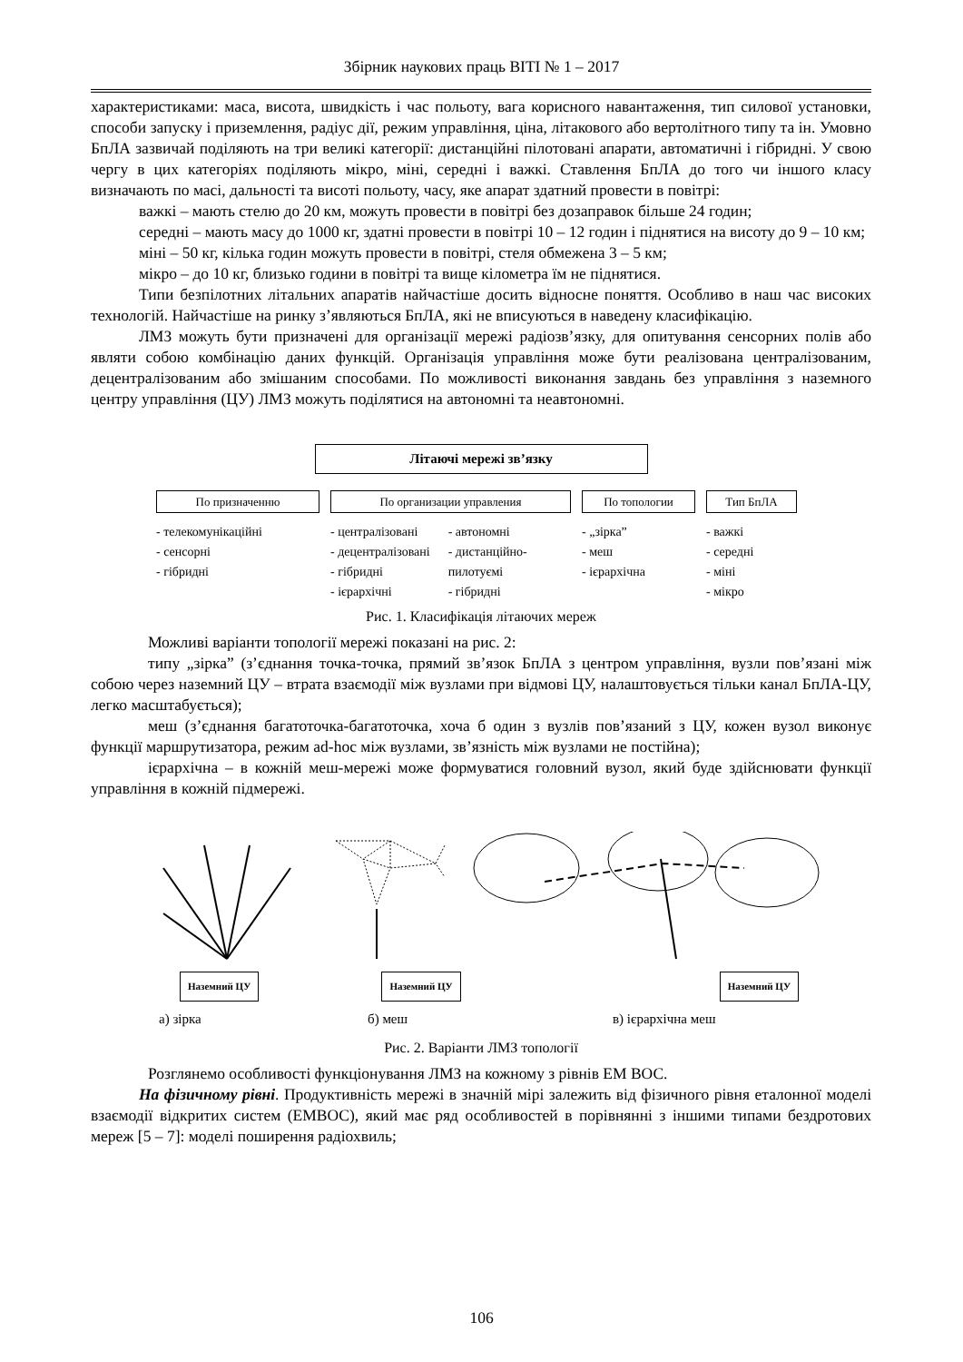Збірник наукових праць ВІТІ № 1 – 2017
характеристиками: маса, висота, швидкість і час польоту, вага корисного навантаження, тип силової установки, способи запуску і приземлення, радіус дії, режим управління, ціна, літакового або вертолітного типу та ін. Умовно БпЛА зазвичай поділяють на три великі категорії: дистанційні пілотовані апарати, автоматичні і гібридні. У свою чергу в цих категоріях поділяють мікро, міні, середні і важкі. Ставлення БпЛА до того чи іншого класу визначають по масі, дальності та висоті польоту, часу, яке апарат здатний провести в повітрі:
важкі – мають стелю до 20 км, можуть провести в повітрі без дозаправок більше 24 годин;
середні – мають масу до 1000 кг, здатні провести в повітрі 10 – 12 годин і піднятися на висоту до 9 – 10 км;
міні – 50 кг, кілька годин можуть провести в повітрі, стеля обмежена 3 – 5 км;
мікро – до 10 кг, близько години в повітрі та вище кілометра їм не піднятися.
Типи безпілотних літальних апаратів найчастіше досить відносне поняття. Особливо в наш час високих технологій. Найчастіше на ринку з’являються БпЛА, які не вписуються в наведену класифікацію.
ЛМЗ можуть бути призначені для організації мережі радіозв’язку, для опитування сенсорних полів або являти собою комбінацію даних функцій. Організація управління може бути реалізована централізованим, децентралізованим або змішаним способами. По можливості виконання завдань без управління з наземного центру управління (ЦУ) ЛМЗ можуть поділятися на автономні та неавтономні.
Літаючі мережі зв’язку
По призначенню
- телекомунікаційні
- сенсорні
- гібридні
По организации управления
- централізовані
- децентралізовані
- гібридні
- ієрархічні
- автономні
- дистанційно-
пилотуємі
- гібридні
По топологии
- „зірка”
- меш
- ієрархічна
Тип БпЛА
- важкі
- середні
- міні
- мікро
Рис. 1. Класифікація літаючих мереж
Можливі варіанти топології мережі показані на рис. 2:
типу „зірка” (з’єднання точка-точка, прямий зв’язок БпЛА з центром управління, вузли пов’язані між собою через наземний ЦУ – втрата взаємодії між вузлами при відмові ЦУ, налаштовується тільки канал БпЛА-ЦУ, легко масштабується);
меш (з’єднання багатоточка-багатоточка, хоча б один з вузлів пов’язаний з ЦУ, кожен вузол виконує функції маршрутизатора, режим ad-hoc між вузлами, зв’язність між вузлами не постійна);
ієрархічна – в кожній меш-мережі може формуватися головний вузол, який буде здійснювати функції управління в кожній підмережі.
Наземний ЦУ Наземний ЦУ Наземний ЦУ
а) зірка б) меш в) ієрархічна меш
Рис. 2. Варіанти ЛМЗ топології
Розглянемо особливості функціонування ЛМЗ на кожному з рівнів ЕМ ВОС.
На фізичному рівні. Продуктивність мережі в значній мірі залежить від фізичного рівня еталонної моделі взаємодії відкритих систем (ЕМВОС), який має ряд особливостей в порівнянні з іншими типами бездротових мереж [5 – 7]: моделі поширення радіохвиль;
106